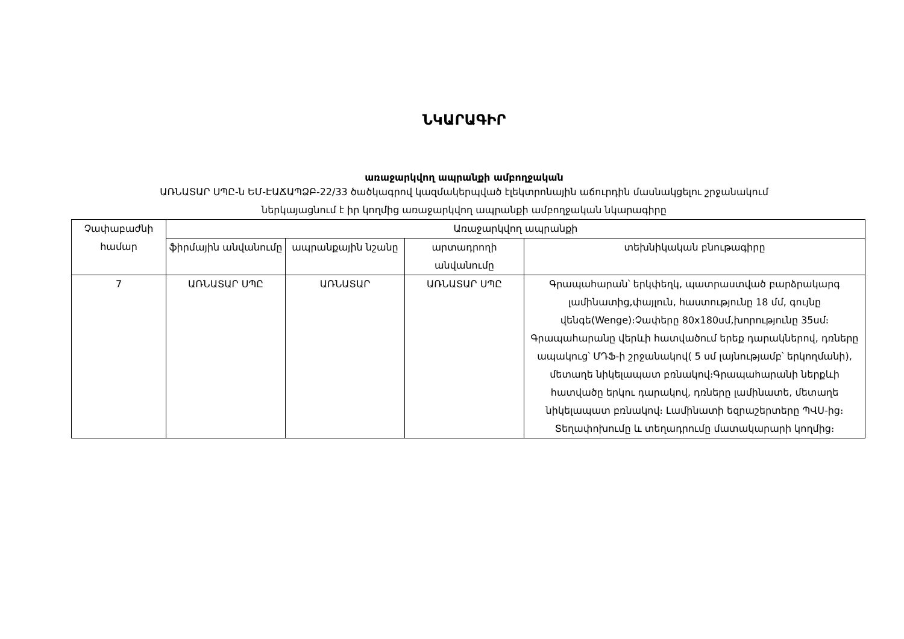ՆԿԱՐԱԳԻՐ
առաջարկվող ապրանքի ամբողջական
ԱՌՆԱՏԱՐ ՍՊԸ-ն ԵՄ-ԷԱՃԱՊՁԲ-22/33 ծածկագրով կազմակերպված էլեկտրոնային աճուրդին մասնակցելու շրջանակում
ներկայացնում է իր կողմից առաջարկվող ապրանքի ամբողջական նկարագիրը
| Չափաբաժնի համար | Առաջարկվող ապրանքի | | | |
| --- | --- | --- | --- | --- |
| | ֆիրմային անվանումը | ապրանքային նշանը | արտադրողի անվանումը | տեխնիկական բնութագիրը |
| 7 | ԱՌՆԱՏԱՐ ՍՊԸ | ԱՌՆԱՏԱՐ | ԱՌՆԱՏԱՐ ՍՊԸ | Գրապահարան՝ երկփեղկ, պատրաստված բարձրակարգ լամինատից,փայլուն, հաստությունը 18 մմ, գույնը վենգե(Wenge)։Չափերը 80x180սմ,խորությունը 35սմ։ Գրապահարանը վերևի հատվածում երեք դարակներով, դռները ապակուց՝ ՄԴՖ-ի շրջանակով( 5 սմ լայնությամբ՝ երկողմանի), մետաղե նիկելապատ բռնակով։Գրապահարանի ներքևի հատվածը երկու դարակով, դռները լամինատե, մետաղե նիկելապատ բռնակով։ Լամինատի եզրաշերտերը ՊՎՍ-ից։ Տեղափոխումը և տեղադրումը մատակարարի կողմից։ |